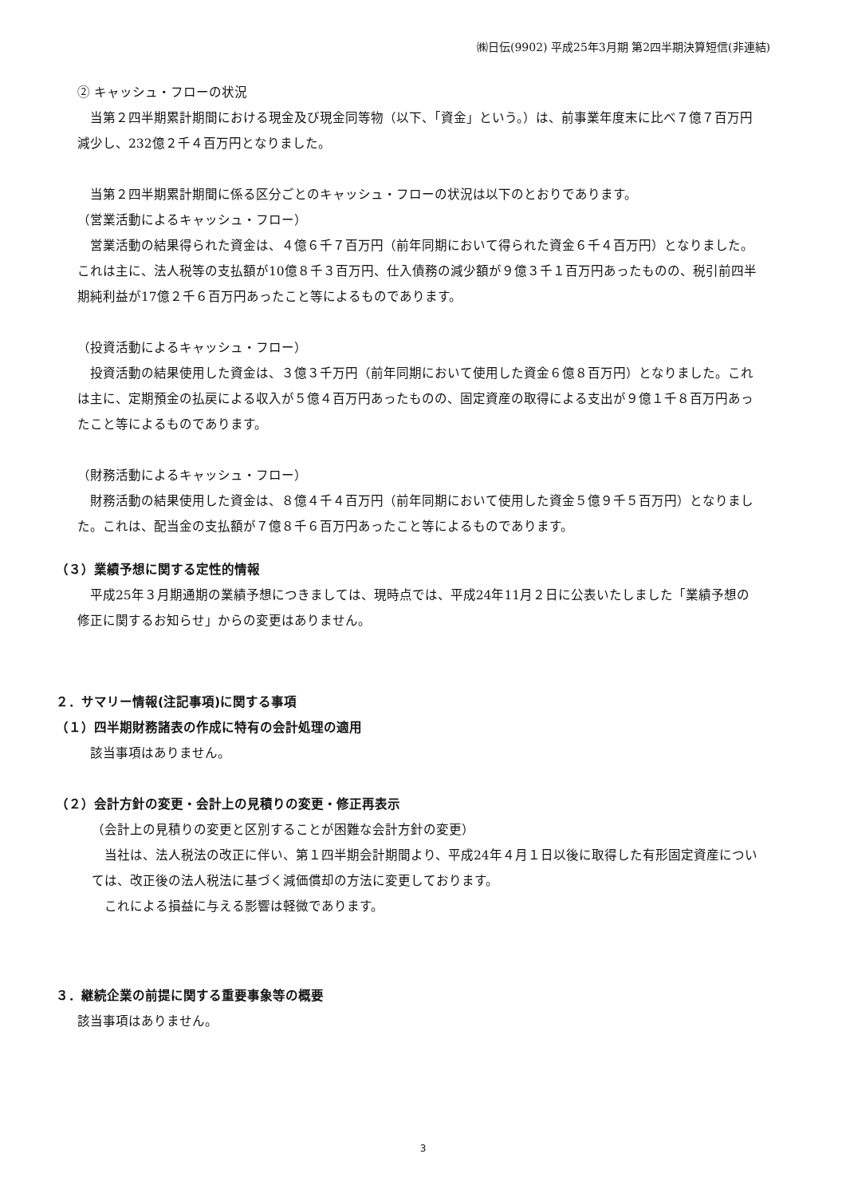㈱日伝(9902) 平成25年3月期 第2四半期決算短信(非連結)
② キャッシュ・フローの状況
　当第２四半期累計期間における現金及び現金同等物（以下、「資金」という。）は、前事業年度末に比べ７億７百万円減少し、232億２千４百万円となりました。
　当第２四半期累計期間に係る区分ごとのキャッシュ・フローの状況は以下のとおりであります。
（営業活動によるキャッシュ・フロー）
　営業活動の結果得られた資金は、４億６千７百万円（前年同期において得られた資金６千４百万円）となりました。これは主に、法人税等の支払額が10億８千３百万円、仕入債務の減少額が９億３千１百万円あったものの、税引前四半期純利益が17億２千６百万円あったこと等によるものであります。
（投資活動によるキャッシュ・フロー）
　投資活動の結果使用した資金は、３億３千万円（前年同期において使用した資金６億８百万円）となりました。これは主に、定期預金の払戻による収入が５億４百万円あったものの、固定資産の取得による支出が９億１千８百万円あったこと等によるものであります。
（財務活動によるキャッシュ・フロー）
　財務活動の結果使用した資金は、８億４千４百万円（前年同期において使用した資金５億９千５百万円）となりました。これは、配当金の支払額が７億８千６百万円あったこと等によるものであります。
（３）業績予想に関する定性的情報
　平成25年３月期通期の業績予想につきましては、現時点では、平成24年11月２日に公表いたしました「業績予想の修正に関するお知らせ」からの変更はありません。
２．サマリー情報(注記事項)に関する事項
（１）四半期財務諸表の作成に特有の会計処理の適用
　該当事項はありません。
（２）会計方針の変更・会計上の見積りの変更・修正再表示
（会計上の見積りの変更と区別することが困難な会計方針の変更）
　当社は、法人税法の改正に伴い、第１四半期会計期間より、平成24年４月１日以後に取得した有形固定資産については、改正後の法人税法に基づく減価償却の方法に変更しております。
　これによる損益に与える影響は軽微であります。
３．継続企業の前提に関する重要事象等の概要
該当事項はありません。
3